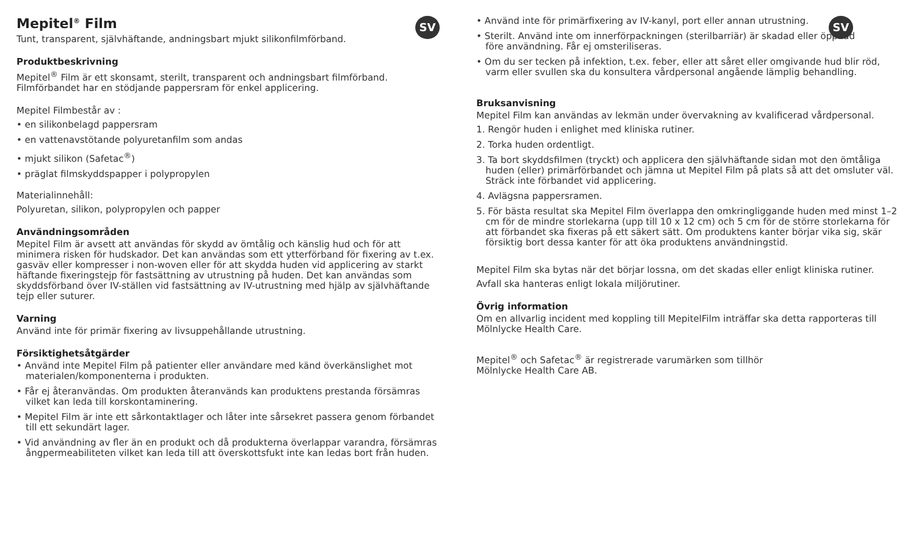SV
Mepitel<sup>®</sup> Film
Tunt, transparent, självhäftande, andningsbart mjukt silikonfilmförband.
Produktbeskrivning
Mepitel<sup>®</sup> Film är ett skonsamt, sterilt, transparent och andningsbart filmförband. Filmförbandet har en stödjande pappersram för enkel applicering.
Mepitel Filmbestår av :
• en silikonbelagd pappersram
• en vattenavstötande polyuretanfilm som andas
• mjukt silikon (Safetac<sup>®</sup>)
• präglat filmskyddspapper i polypropylen
Materialinnehåll:
Polyuretan, silikon, polypropylen och papper
Användningsområden
Mepitel Film är avsett att användas för skydd av ömtålig och känslig hud och för att minimera risken för hudskador. Det kan användas som ett ytterförband för fixering av t.ex. gasväv eller kompresser i non-woven eller för att skydda huden vid applicering av starkt häftande fixeringstejp för fastsättning av utrustning på huden. Det kan användas som skyddsförband över IV-ställen vid fastsättning av IV-utrustning med hjälp av självhäftande tejp eller suturer.
Varning
Använd inte för primär fixering av livsuppehållande utrustning.
Försiktighetsåtgärder
• Använd inte Mepitel Film på patienter eller användare med känd överkänslighet mot materialen/komponenterna i produkten.
• Får ej återanvändas. Om produkten återanvänds kan produktens prestanda försämras vilket kan leda till korskontaminering.
• Mepitel Film är inte ett sårkontaktlager och låter inte sårsekret passera genom förbandet till ett sekundärt lager.
• Vid användning av fler än en produkt och då produkterna överlappar varandra, försämras ångpermeabiliteten vilket kan leda till att överskottsfukt inte kan ledas bort från huden.
SV
• Använd inte för primärfixering av IV-kanyl, port eller annan utrustning.
• Sterilt. Använd inte om innerförpackningen (sterilbarriär) är skadad eller öppnad före användning. Får ej omsteriliseras.
• Om du ser tecken på infektion, t.ex. feber, eller att såret eller omgivande hud blir röd, varm eller svullen ska du konsultera vårdpersonal angående lämplig behandling.
Bruksanvisning
Mepitel Film kan användas av lekmän under övervakning av kvalificerad vårdpersonal.
1. Rengör huden i enlighet med kliniska rutiner.
2. Torka huden ordentligt.
3. Ta bort skyddsfilmen (tryckt) och applicera den självhäftande sidan mot den ömtåliga huden (eller) primärförbandet och jämna ut Mepitel Film på plats så att det omsluter väl. Sträck inte förbandet vid applicering.
4. Avlägsna pappersramen.
5. För bästa resultat ska Mepitel Film överlappa den omkringliggande huden med minst 1–2 cm för de mindre storlekarna (upp till 10 x 12 cm) och 5 cm för de större storlekarna för att förbandet ska fixeras på ett säkert sätt. Om produktens kanter börjar vika sig, skär försiktig bort dessa kanter för att öka produktens användningstid.
Mepitel Film ska bytas när det börjar lossna, om det skadas eller enligt kliniska rutiner.
Avfall ska hanteras enligt lokala miljörutiner.
Övrig information
Om en allvarlig incident med koppling till MepitelFilm inträffar ska detta rapporteras till Mölnlycke Health Care.
Mepitel<sup>®</sup> och Safetac<sup>®</sup> är registrerade varumärken som tillhör
Mölnlycke Health Care AB.